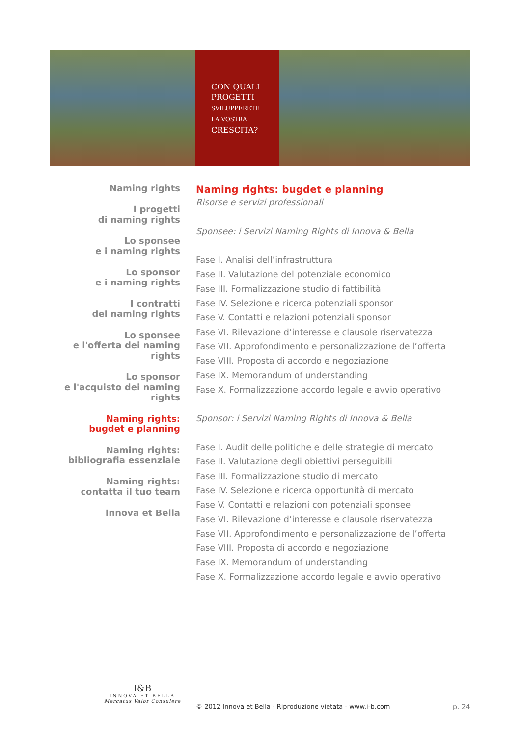CON QUALI
PROGETTI
SVILUPPERETE
LA VOSTRA
CRESCITA?
Naming rights
I progetti
di naming rights
Lo sponsee
e i naming rights
Lo sponsor
e i naming rights
I contratti
dei naming rights
Lo sponsee
e l'offerta dei naming rights
Lo sponsor
e l'acquisto dei naming rights
Naming rights:
bugdet e planning
Naming rights:
bibliografia essenziale
Naming rights:
contatta il tuo team
Innova et Bella
Naming rights: bugdet e planning
Risorse e servizi professionali
Sponsee: i Servizi Naming Rights di Innova & Bella
Fase I. Analisi dell’infrastruttura
Fase II. Valutazione del potenziale economico
Fase III. Formalizzazione studio di fattibilità
Fase IV. Selezione e ricerca potenziali sponsor
Fase V. Contatti e relazioni potenziali sponsor
Fase VI. Rilevazione d’interesse e clausole riservatezza
Fase VII. Approfondimento e personalizzazione dell’offerta
Fase VIII. Proposta di accordo e negoziazione
Fase IX. Memorandum of understanding
Fase X. Formalizzazione accordo legale e avvio operativo
Sponsor: i Servizi Naming Rights di Innova & Bella
Fase I. Audit delle politiche e delle strategie di mercato
Fase II. Valutazione degli obiettivi perseguibili
Fase III. Formalizzazione studio di mercato
Fase IV. Selezione e ricerca opportunità di mercato
Fase V. Contatti e relazioni con potenziali sponsee
Fase VI. Rilevazione d’interesse e clausole riservatezza
Fase VII. Approfondimento e personalizzazione dell’offerta
Fase VIII. Proposta di accordo e negoziazione
Fase IX. Memorandum of understanding
Fase X. Formalizzazione accordo legale e avvio operativo
I&B
INNOVA ET BELLA
Mercatus Valor Consulere
© 2012 Innova et Bella - Riproduzione vietata - www.i-b.com
p. 24